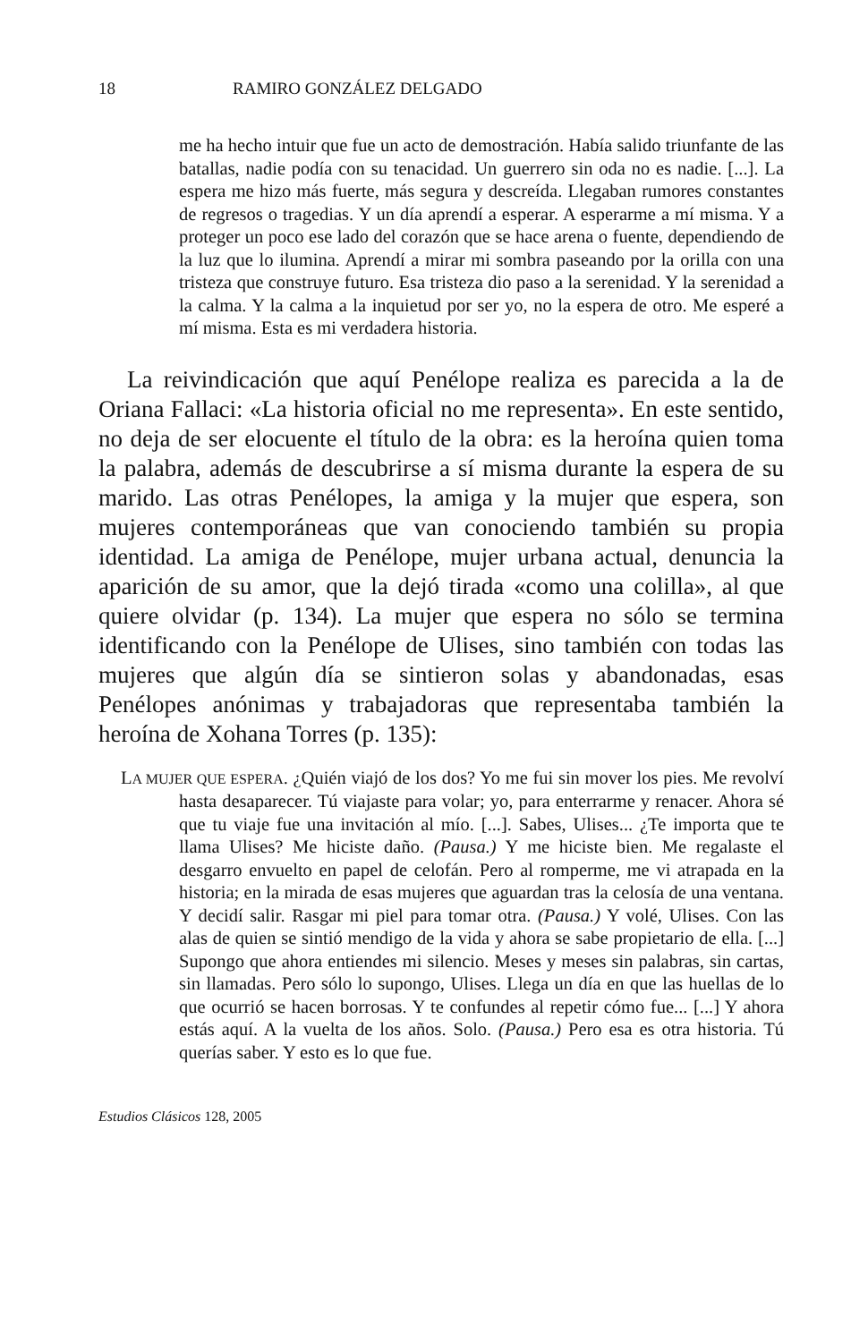18 RAMIRO GONZÁLEZ DELGADO
me ha hecho intuir que fue un acto de demostración. Había salido triunfante de las batallas, nadie podía con su tenacidad. Un guerrero sin oda no es nadie. [...]. La espera me hizo más fuerte, más segura y descreída. Llegaban rumores constantes de regresos o tragedias. Y un día aprendí a esperar. A esperarme a mí misma. Y a proteger un poco ese lado del corazón que se hace arena o fuente, dependiendo de la luz que lo ilumina. Aprendí a mirar mi sombra paseando por la orilla con una tristeza que construye futuro. Esa tristeza dio paso a la serenidad. Y la serenidad a la calma. Y la calma a la inquietud por ser yo, no la espera de otro. Me esperé a mí misma. Esta es mi verdadera historia.
La reivindicación que aquí Penélope realiza es parecida a la de Oriana Fallaci: «La historia oficial no me representa». En este sentido, no deja de ser elocuente el título de la obra: es la heroína quien toma la palabra, además de descubrirse a sí misma durante la espera de su marido. Las otras Penélopes, la amiga y la mujer que espera, son mujeres contemporáneas que van conociendo también su propia identidad. La amiga de Penélope, mujer urbana actual, denuncia la aparición de su amor, que la dejó tirada «como una colilla», al que quiere olvidar (p. 134). La mujer que espera no sólo se termina identificando con la Penélope de Ulises, sino también con todas las mujeres que algún día se sintieron solas y abandonadas, esas Penélopes anónimas y trabajadoras que representaba también la heroína de Xohana Torres (p. 135):
LA MUJER QUE ESPERA. ¿Quién viajó de los dos? Yo me fui sin mover los pies. Me revolví hasta desaparecer. Tú viajaste para volar; yo, para enterrarme y renacer. Ahora sé que tu viaje fue una invitación al mío. [...]. Sabes, Ulises... ¿Te importa que te llama Ulises? Me hiciste daño. (Pausa.) Y me hiciste bien. Me regalaste el desgarro envuelto en papel de celofán. Pero al romperme, me vi atrapada en la historia; en la mirada de esas mujeres que aguardan tras la celosía de una ventana. Y decidí salir. Rasgar mi piel para tomar otra. (Pausa.) Y volé, Ulises. Con las alas de quien se sintió mendigo de la vida y ahora se sabe propietario de ella. [...] Supongo que ahora entiendes mi silencio. Meses y meses sin palabras, sin cartas, sin llamadas. Pero sólo lo supongo, Ulises. Llega un día en que las huellas de lo que ocurrió se hacen borrosas. Y te confundes al repetir cómo fue... [...] Y ahora estás aquí. A la vuelta de los años. Solo. (Pausa.) Pero esa es otra historia. Tú querías saber. Y esto es lo que fue.
Estudios Clásicos 128, 2005